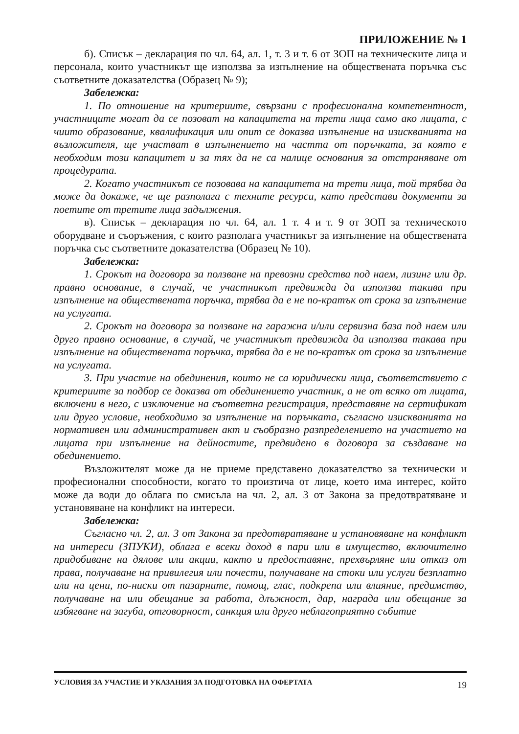ПРИЛОЖЕНИЕ № 1
б). Списък – декларация по чл. 64, ал. 1, т. 3 и т. 6 от ЗОП на техническите лица и персонала, които участникът ще използва за изпълнение на обществената поръчка със съответните доказателства (Образец № 9);
Забележка:
1. По отношение на критериите, свързани с професионална компетентност, участниците могат да се позоват на капацитета на трети лица само ако лицата, с чиито образование, квалификация или опит се доказва изпълнение на изискванията на възложителя, ще участват в изпълнението на частта от поръчката, за която е необходим този капацитет и за тях да не са налице основания за отстраняване от процедурата.
2. Когато участникът се позовава на капацитета на трети лица, той трябва да може да докаже, че ще разполага с техните ресурси, като представи документи за поетите от третите лица задължения.
в). Списък – декларация по чл. 64, ал. 1 т. 4 и т. 9 от ЗОП за техническото оборудване и съоръжения, с които разполага участникът за изпълнение на обществената поръчка със съответните доказателства (Образец № 10).
Забележка:
1. Срокът на договора за ползване на превозни средства под наем, лизинг или др. правно основание, в случай, че участникът предвижда да използва такива при изпълнение на обществената поръчка, трябва да е не по-кратък от срока за изпълнение на услугата.
2. Срокът на договора за ползване на гаражна и/или сервизна база под наем или друго правно основание, в случай, че участникът предвижда да използва такава при изпълнение на обществената поръчка, трябва да е не по-кратък от срока за изпълнение на услугата.
3. При участие на обединения, които не са юридически лица, съответствието с критериите за подбор се доказва от обединението участник, а не от всяко от лицата, включени в него, с изключение на съответна регистрация, представяне на сертификат или друго условие, необходимо за изпълнение на поръчката, съгласно изискванията на нормативен или административен акт и съобразно разпределението на участието на лицата при изпълнение на дейностите, предвидено в договора за създаване на обединението.
Възложителят може да не приеме представено доказателство за технически и професионални способности, когато то произтича от лице, което има интерес, който може да води до облага по смисъла на чл. 2, ал. 3 от Закона за предотвратяване и установяване на конфликт на интереси.
Забележка:
Съгласно чл. 2, ал. 3 от Закона за предотвратяване и установяване на конфликт на интереси (ЗПУКИ), облага е всеки доход в пари или в имущество, включително придобиване на дялове или акции, както и предоставяне, прехвърляне или отказ от права, получаване на привилегия или почести, получаване на стоки или услуги безплатно или на цени, по-ниски от пазарните, помощ, глас, подкрепа или влияние, предимство, получаване на или обещание за работа, длъжност, дар, награда или обещание за избягване на загуба, отговорност, санкция или друго неблагоприятно събитие
УСЛОВИЯ ЗА УЧАСТИЕ И УКАЗАНИЯ ЗА ПОДГОТОВКА НА ОФЕРТАТА 19